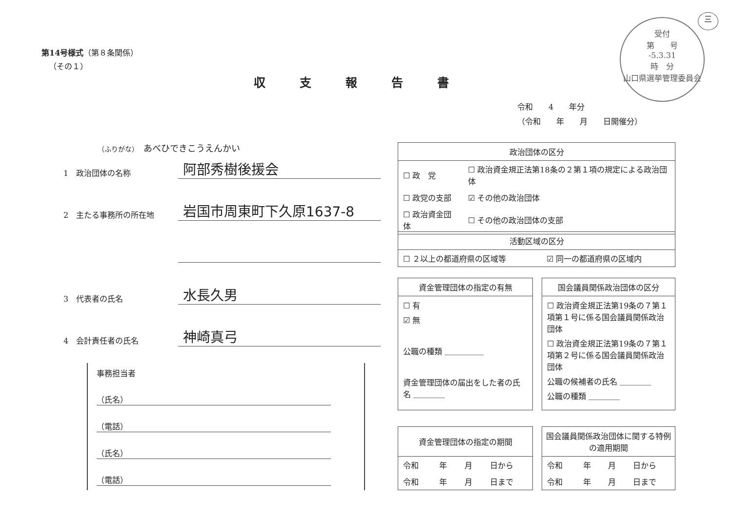第14号様式（第８条関係）
（その１）
収支報告書
受付
第　　号
-5.3.31
時　分
山口県選挙管理委員会
三
令和　　4　　年分
（令和　　年　　月　　日開催分）
（ふりがな） あべひできこうえんかい
1　政治団体の名称 阿部秀樹後援会
2　主たる事務所の所在地 岩国市周東町下久原1637-8
3　代表者の氏名 水長久男
4　会計責任者の氏名 神崎真弓
事務担当者
（氏名）
（電話）
（氏名）
（電話）
政治団体の区分
| ☐ 政 党 | ☐ 政治資金規正法第18条の２第１項の規定による政治団体 |
| ☐ 政党の支部 | ☑ その他の政治団体 |
| ☐ 政治資金団体 | ☐ その他の政治団体の支部 |
活動区域の区分
| ☐ ２以上の都道府県の区域等 | ☑ 同一の都道府県の区域内 |
資金管理団体の指定の有無
☐ 有
☑ 無
公職の種類 ＿＿＿＿＿
資金管理団体の届出をした者の氏名 ＿＿＿＿
国会議員関係政治団体の区分
☐ 政治資金規正法第19条の７第１項第１号に係る国会議員関係政治団体
☐ 政治資金規正法第19条の７第１項第２号に係る国会議員関係政治団体
公職の候補者の氏名 ＿＿＿＿
公職の種類 ＿＿＿＿
資金管理団体の指定の期間
| 令和 | 年 | 月 | 日から |
| 令和 | 年 | 月 | 日まで |
国会議員関係政治団体に関する特例の適用期間
| 令和 | 年 | 月 | 日から |
| 令和 | 年 | 月 | 日まで |